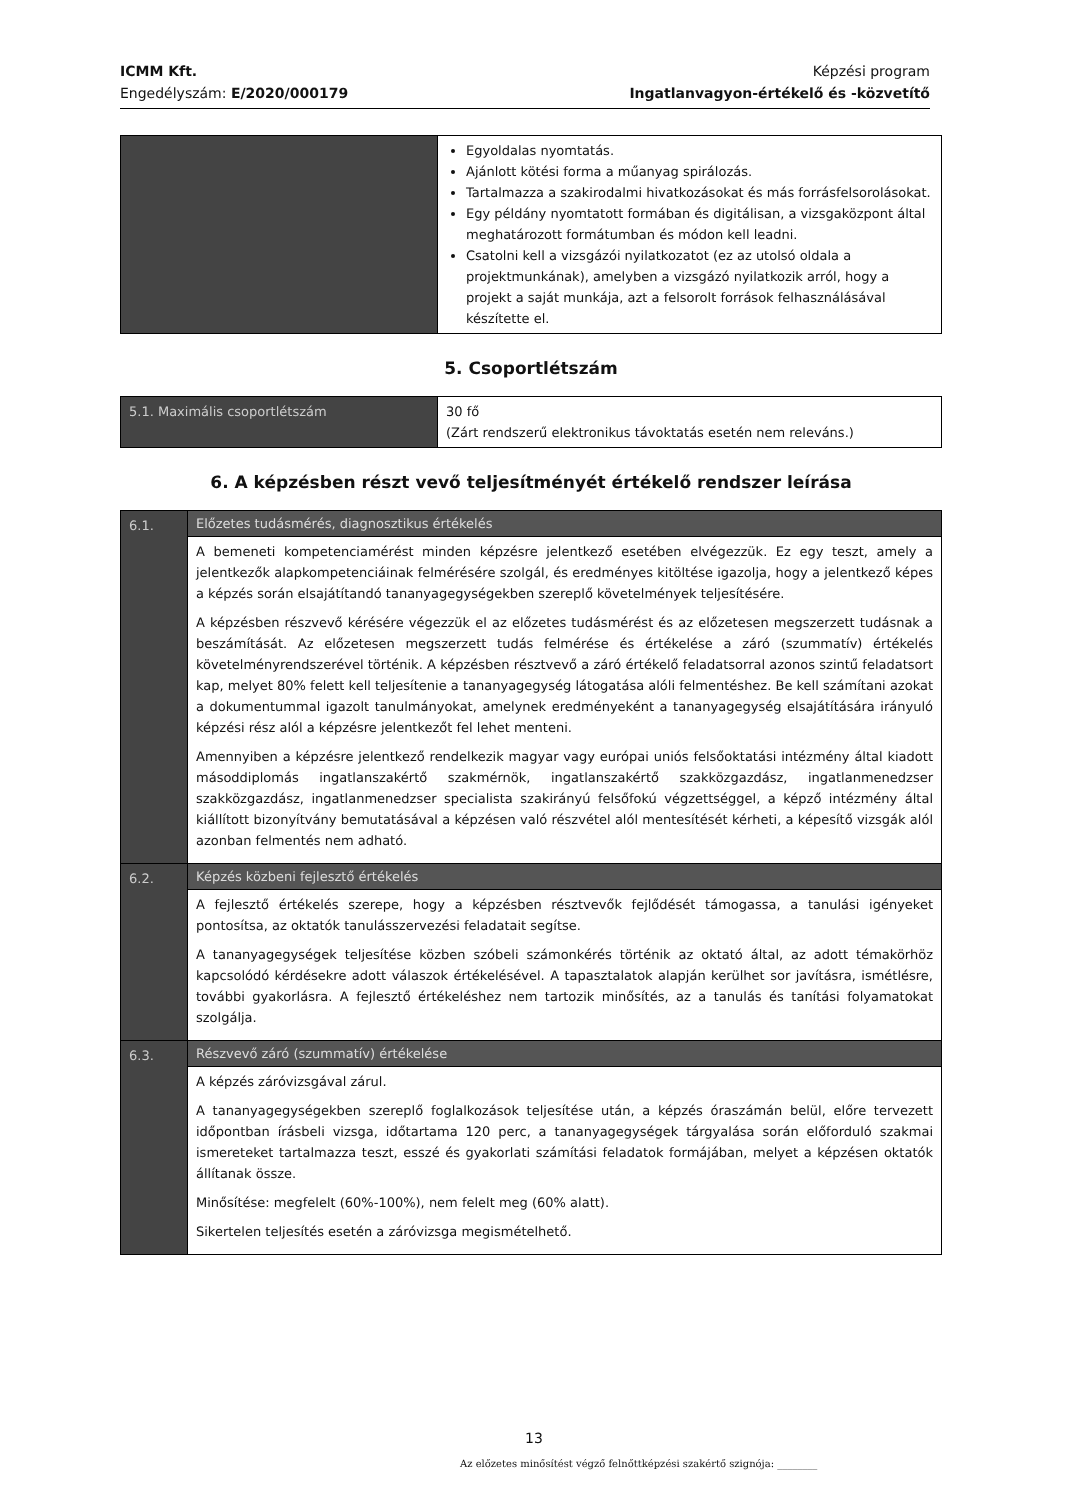ICMM Kft.
Engedélyszám: E/2020/000179
Képzési program
Ingatlanvagyon-értékelő és -közvetítő
| | Egyoldalas nyomtatás. Ajánlott kötési forma a műanyag spirálozás. Tartalmazza a szakirodalmi hivatkozásokat és más forrásfelsorolásokat. Egy példány nyomtatott formában és digitálisan, a vizsgaközpont által meghatározott formátumban és módon kell leadni. Csatolni kell a vizsgázói nyilatkozatot (ez az utolsó oldala a projektmunkának), amelyben a vizsgázó nyilatkozik arról, hogy a projekt a saját munkája, azt a felsorolt források felhasználásával készítette el. |
5. Csoportlétszám
| 5.1. Maximális csoportlétszám | 30 fő (Zárt rendszerű elektronikus távoktatás esetén nem releváns.) |
6. A képzésben részt vevő teljesítményét értékelő rendszer leírása
| 6.1. | Előzetes tudásmérés, diagnosztikus értékelés |
| | A bemeneti kompetenciamérést minden képzésre jelentkező esetében elvégezzük. Ez egy teszt, amely a jelentkezők alapkompetenciáinak felmérésére szolgál, és eredményes kitöltése igazolja, hogy a jelentkező képes a képzés során elsajátítandó tananyagegységekben szereplő követelmények teljesítésére. A képzésben részvevő kérésére végezzük el az előzetes tudásmérést és az előzetesen megszerzett tudásnak a beszámítását. Az előzetesen megszerzett tudás felmérése és értékelése a záró (szummatív) értékelés követelményrendszerével történik. A képzésben résztvevő a záró értékelő feladatsorral azonos szintű feladatsort kap, melyet 80% felett kell teljesítenie a tananyagegység látogatása alóli felmentéshez. Be kell számítani azokat a dokumentummal igazolt tanulmányokat, amelynek eredményeként a tananyagegység elsajátítására irányuló képzési rész alól a képzésre jelentkezőt fel lehet menteni. Amennyiben a képzésre jelentkező rendelkezik magyar vagy európai uniós felsőoktatási intézmény által kiadott másoddiplomás ingatlanszakértő szakmérnök, ingatlanszakértő szakközgazdász, ingatlanmenedzser szakközgazdász, ingatlanmenedzser specialista szakirányú felsőfokú végzettséggel, a képző intézmény által kiállított bizonyítvány bemutatásával a képzésen való részvétel alól mentesítését kérheti, a képesítő vizsgák alól azonban felmentés nem adható. |
| 6.2. | Képzés közbeni fejlesztő értékelés |
| | A fejlesztő értékelés szerepe, hogy a képzésben résztvevők fejlődését támogassa, a tanulási igényeket pontosítsa, az oktatók tanulásszervezési feladatait segítse. A tananyagegységek teljesítése közben szóbeli számonkérés történik az oktató által, az adott témakörhöz kapcsolódó kérdésekre adott válaszok értékelésével. A tapasztalatok alapján kerülhet sor javításra, ismétlésre, további gyakorlásra. A fejlesztő értékeléshez nem tartozik minősítés, az a tanulás és tanítási folyamatokat szolgálja. |
| 6.3. | Részvevő záró (szummatív) értékelése |
| | A képzés záróvizsgával zárul. A tananyagegységekben szereplő foglalkozások teljesítése után, a képzés óraszámán belül, előre tervezett időpontban írásbeli vizsga, időtartama 120 perc, a tananyagegységek tárgyalása során előforduló szakmai ismereteket tartalmazza teszt, esszé és gyakorlati számítási feladatok formájában, melyet a képzésen oktatók állítanak össze. Minősítése: megfelelt (60%-100%), nem felelt meg (60% alatt). Sikertelen teljesítés esetén a záróvizsga megismételhető. |
13
Az előzetes minősítést végző felnőttképzési szakértő szignója: ________